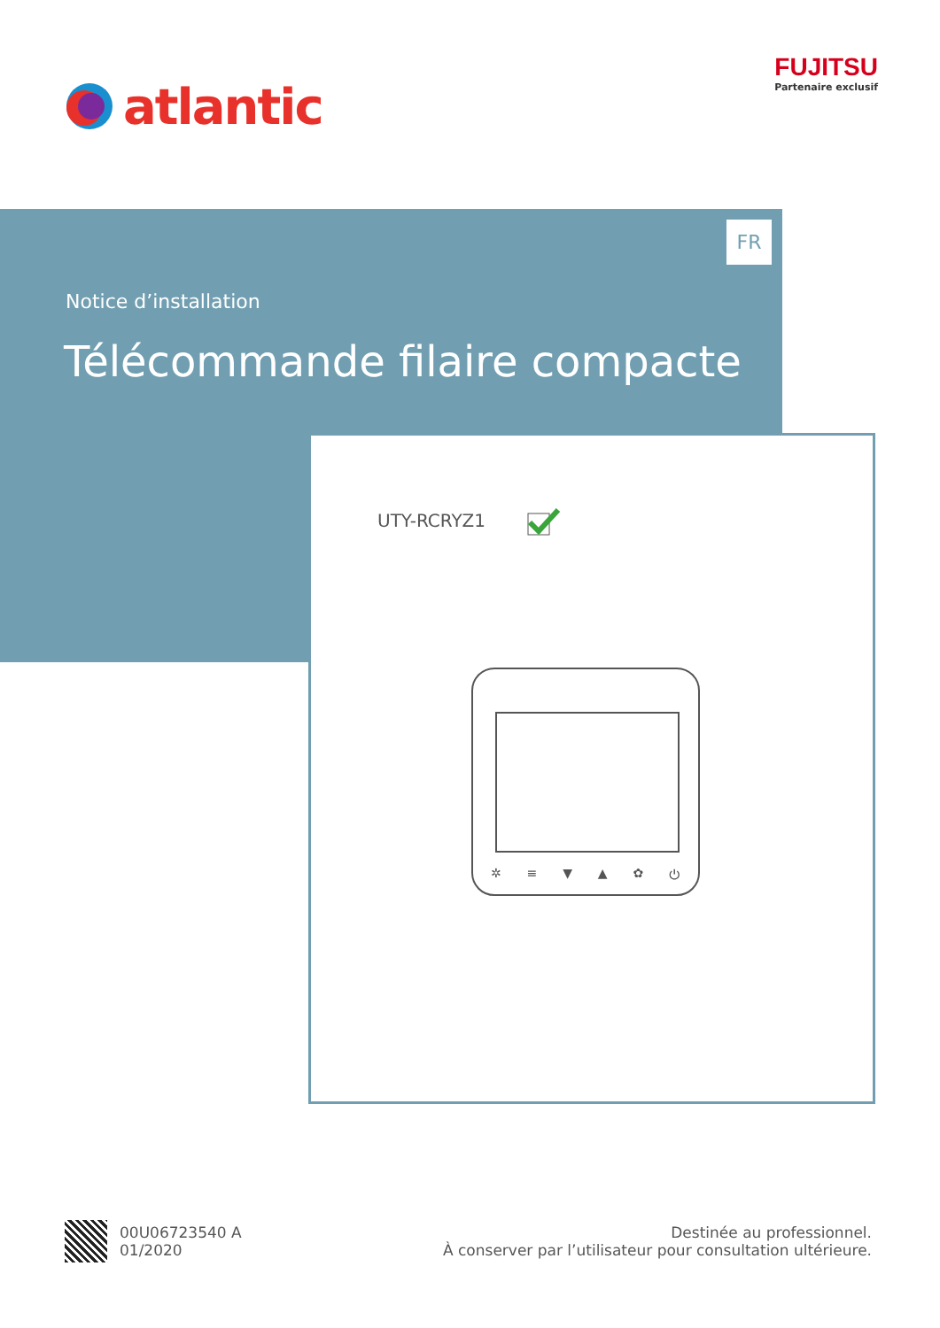atlantic
FUJITSU
Partenaire exclusif
FR
Notice d’installation
Télécommande filaire compacte
UTY-RCRYZ1
✲ ≡ ▼ ▲ ✿ ⏻
00U06723540 A
01/2020
Destinée au professionnel.
À conserver par l’utilisateur pour consultation ultérieure.